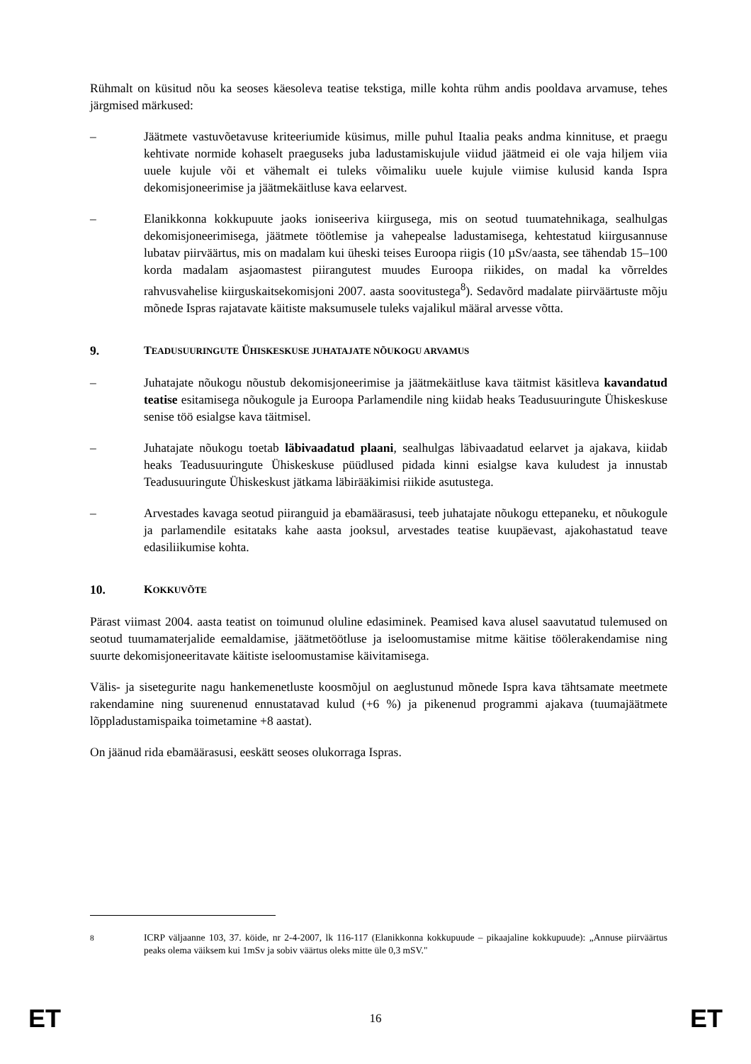Rühmalt on küsitud nõu ka seoses käesoleva teatise tekstiga, mille kohta rühm andis pooldava arvamuse, tehes järgmised märkused:
– Jäätmete vastuvõetavuse kriteeriumide küsimus, mille puhul Itaalia peaks andma kinnituse, et praegu kehtivate normide kohaselt praeguseks juba ladustamiskujule viidud jäätmeid ei ole vaja hiljem viia uuele kujule või et vähemalt ei tuleks võimaliku uuele kujule viimise kulusid kanda Ispra dekomisjoneerimise ja jäätmekäitluse kava eelarvest.
– Elanikkonna kokkupuute jaoks ioniseeriva kiirgusega, mis on seotud tuumatehnikaga, sealhulgas dekomisjoneerimisega, jäätmete töötlemise ja vahepealse ladustamisega, kehtestatud kiirgusannuse lubatav piirväärtus, mis on madalam kui üheski teises Euroopa riigis (10 µSv/aasta, see tähendab 15–100 korda madalam asjaomastest piirangutest muudes Euroopa riikides, on madal ka võrreldes rahvusvahelise kiirguskaitsekomisjoni 2007. aasta soovitustega<sup>8</sup>). Sedavõrd madalate piirväärtuste mõju mõnede Ispras rajatavate käitiste maksumusele tuleks vajalikul määral arvesse võtta.
9. TEADUSUURINGUTE ÜHISKESKUSE JUHATAJATE NÕUKOGU ARVAMUS
– Juhatajate nõukogu nõustub dekomisjoneerimise ja jäätmekäitluse kava täitmist käsitleva kavandatud teatise esitamisega nõukogule ja Euroopa Parlamendile ning kiidab heaks Teadusuuringute Ühiskeskuse senise töö esialgse kava täitmisel.
– Juhatajate nõukogu toetab läbivaadatud plaani, sealhulgas läbivaadatud eelarvet ja ajakava, kiidab heaks Teadusuuringute Ühiskeskuse püüdlused pidada kinni esialgse kava kuludest ja innustab Teadusuuringute Ühiskeskust jätkama läbirääkimisi riikide asutustega.
– Arvestades kavaga seotud piiranguid ja ebamäärasusi, teeb juhatajate nõukogu ettepaneku, et nõukogule ja parlamendile esitataks kahe aasta jooksul, arvestades teatise kuupäevast, ajakohastatud teave edasiliikumise kohta.
10. KOKKUVÕTE
Pärast viimast 2004. aasta teatist on toimunud oluline edasiminek. Peamised kava alusel saavutatud tulemused on seotud tuumamaterjalide eemaldamise, jäätmetöötluse ja iseloomustamise mitme käitise töölerakendamise ning suurte dekomisjoneeritavate käitiste iseloomustamise käivitamisega.
Välis- ja sisetegurite nagu hankemenetluste koosmõjul on aeglustunud mõnede Ispra kava tähtsamate meetmete rakendamine ning suurenenud ennustatavad kulud (+6 %) ja pikenenud programmi ajakava (tuumajäätmete lõppladustamispaika toimetamine +8 aastat).
On jäänud rida ebamäärasusi, eeskätt seoses olukorraga Ispras.
<sup>8</sup> ICRP väljaanne 103, 37. köide, nr 2-4-2007, lk 116-117 (Elanikkonna kokkupuude – pikaajaline kokkupuude): „Annuse piirväärtus peaks olema väiksem kui 1mSv ja sobiv väärtus oleks mitte üle 0,3 mSV."
ET 16 ET